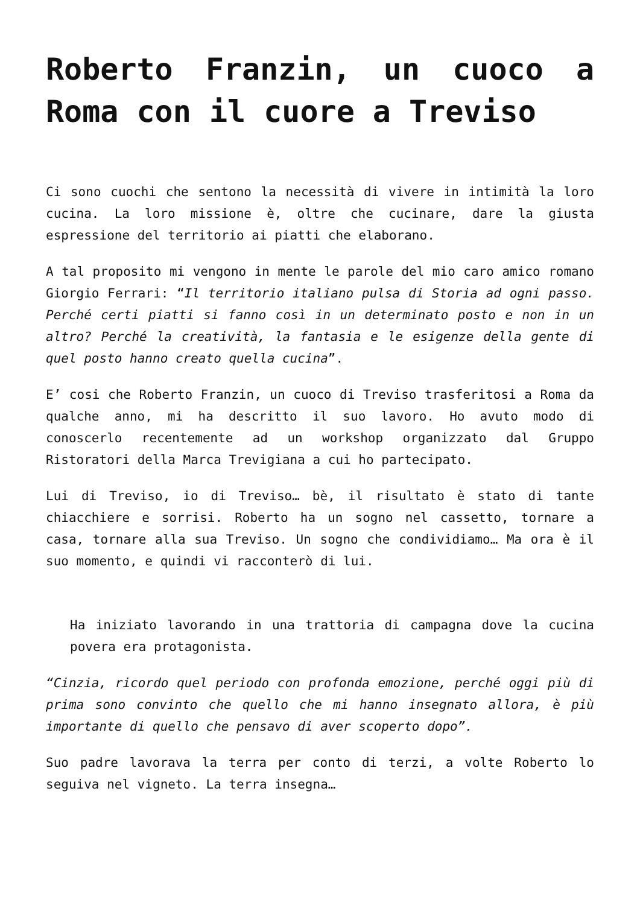Roberto Franzin, un cuoco a Roma con il cuore a Treviso
Ci sono cuochi che sentono la necessità di vivere in intimità la loro cucina. La loro missione è, oltre che cucinare, dare la giusta espressione del territorio ai piatti che elaborano.
A tal proposito mi vengono in mente le parole del mio caro amico romano Giorgio Ferrari: “Il territorio italiano pulsa di Storia ad ogni passo. Perché certi piatti si fanno così in un determinato posto e non in un altro? Perché la creatività, la fantasia e le esigenze della gente di quel posto hanno creato quella cucina”.
E’ cosi che Roberto Franzin, un cuoco di Treviso trasferitosi a Roma da qualche anno, mi ha descritto il suo lavoro. Ho avuto modo di conoscerlo recentemente ad un workshop organizzato dal Gruppo Ristoratori della Marca Trevigiana a cui ho partecipato.
Lui di Treviso, io di Treviso… bè, il risultato è stato di tante chiacchiere e sorrisi. Roberto ha un sogno nel cassetto, tornare a casa, tornare alla sua Treviso. Un sogno che condividiamo… Ma ora è il suo momento, e quindi vi racconterò di lui.
Ha iniziato lavorando in una trattoria di campagna dove la cucina povera era protagonista.
“Cinzia, ricordo quel periodo con profonda emozione, perché oggi più di prima sono convinto che quello che mi hanno insegnato allora, è più importante di quello che pensavo di aver scoperto dopo”.
Suo padre lavorava la terra per conto di terzi, a volte Roberto lo seguiva nel vigneto. La terra insegna…